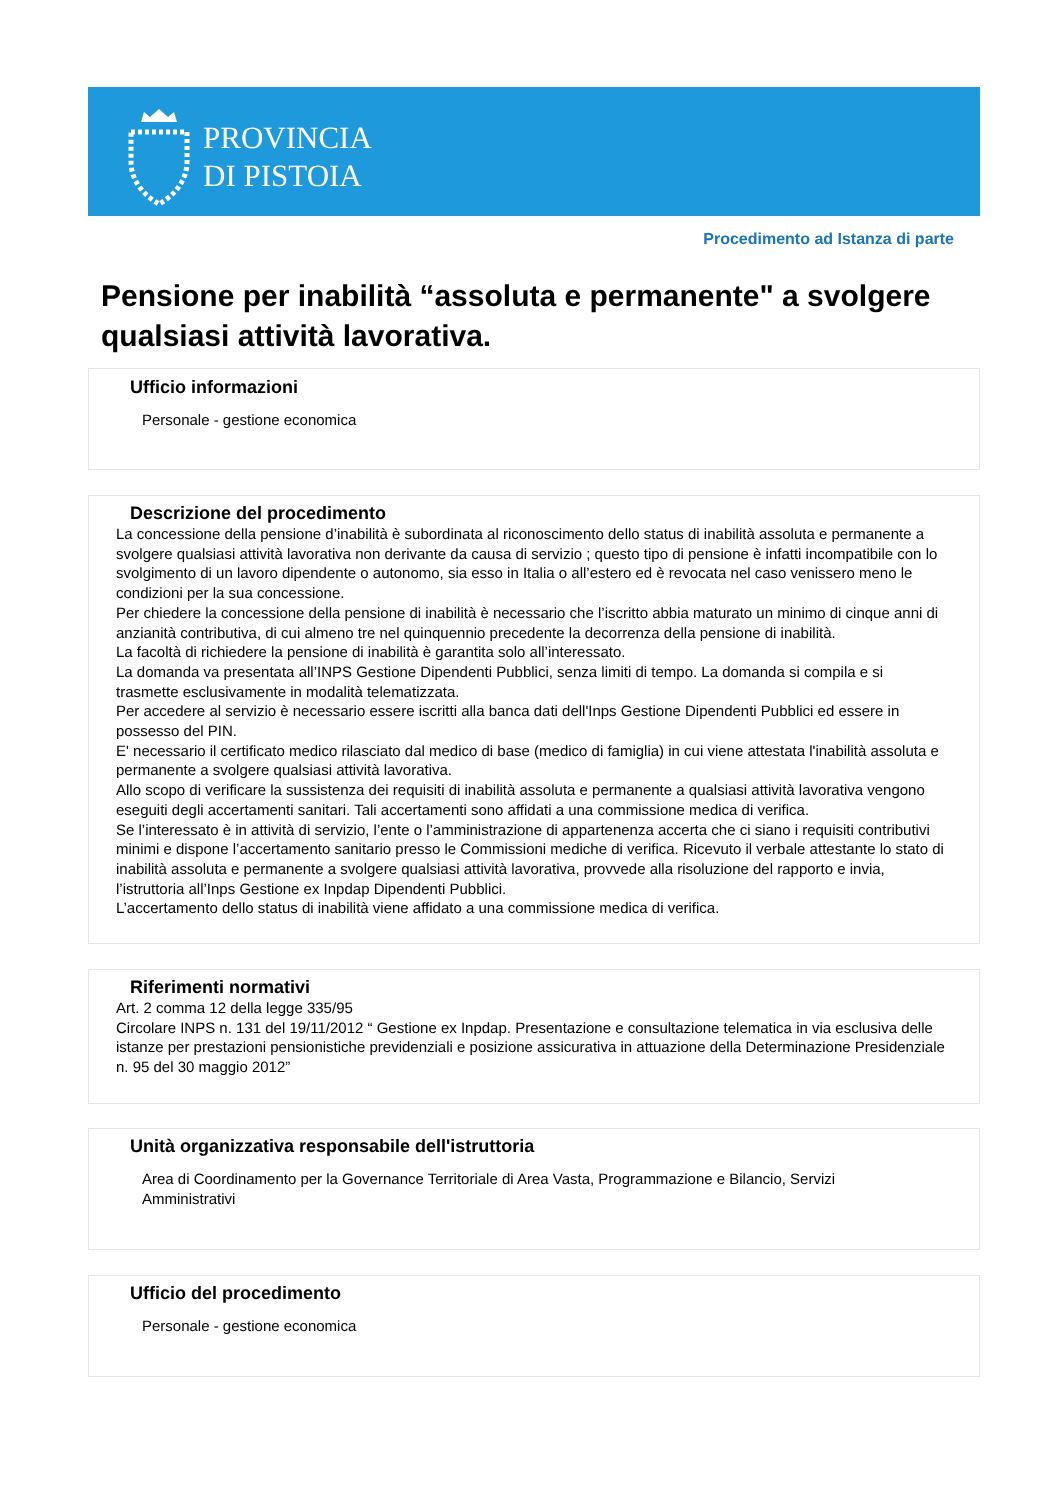PROVINCIA
DI PISTOIA
Procedimento ad Istanza di parte
Pensione per inabilità “assoluta e permanente" a svolgere qualsiasi attività lavorativa.
Ufficio informazioni
Personale - gestione economica
Descrizione del procedimento
La concessione della pensione d’inabilità è subordinata al riconoscimento dello status di inabilità assoluta e permanente a svolgere qualsiasi attività lavorativa non derivante da causa di servizio ; questo tipo di pensione è infatti incompatibile con lo svolgimento di un lavoro dipendente o autonomo, sia esso in Italia o all’estero ed è revocata nel caso venissero meno le condizioni per la sua concessione.
Per chiedere la concessione della pensione di inabilità è necessario che l’iscritto abbia maturato un minimo di cinque anni di anzianità contributiva, di cui almeno tre nel quinquennio precedente la decorrenza della pensione di inabilità.
La facoltà di richiedere la pensione di inabilità è garantita solo all’interessato.
La domanda va presentata all’INPS Gestione Dipendenti Pubblici, senza limiti di tempo. La domanda si compila e si trasmette esclusivamente in modalità telematizzata.
Per accedere al servizio è necessario essere iscritti alla banca dati dell'Inps Gestione Dipendenti Pubblici ed essere in possesso del PIN.
E' necessario il certificato medico rilasciato dal medico di base (medico di famiglia) in cui viene attestata l'inabilità assoluta e permanente a svolgere qualsiasi attività lavorativa.
Allo scopo di verificare la sussistenza dei requisiti di inabilità assoluta e permanente a qualsiasi attività lavorativa vengono eseguiti degli accertamenti sanitari. Tali accertamenti sono affidati a una commissione medica di verifica.
Se l’interessato è in attività di servizio, l’ente o l’amministrazione di appartenenza accerta che ci siano i requisiti contributivi minimi e dispone l’accertamento sanitario presso le Commissioni mediche di verifica. Ricevuto il verbale attestante lo stato di inabilità assoluta e permanente a svolgere qualsiasi attività lavorativa, provvede alla risoluzione del rapporto e invia, l’istruttoria all’Inps Gestione ex Inpdap Dipendenti Pubblici.
L’accertamento dello status di inabilità viene affidato a una commissione medica di verifica.
Riferimenti normativi
Art. 2 comma 12 della legge 335/95
Circolare INPS n. 131 del 19/11/2012 “ Gestione ex Inpdap. Presentazione e consultazione telematica in via esclusiva delle istanze per prestazioni pensionistiche previdenziali e posizione assicurativa in attuazione della Determinazione Presidenziale n. 95 del 30 maggio 2012”
Unità organizzativa responsabile dell'istruttoria
Area di Coordinamento per la Governance Territoriale di Area Vasta, Programmazione e Bilancio, Servizi Amministrativi
Ufficio del procedimento
Personale - gestione economica